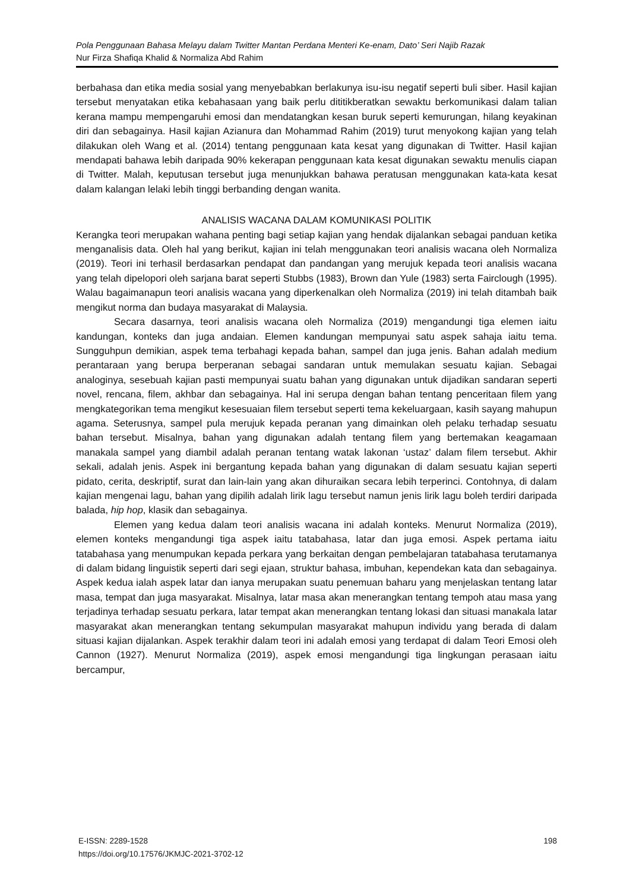Pola Penggunaan Bahasa Melayu dalam Twitter Mantan Perdana Menteri Ke-enam, Dato’ Seri Najib Razak
Nur Firza Shafiqa Khalid & Normaliza Abd Rahim
berbahasa dan etika media sosial yang menyebabkan berlakunya isu-isu negatif seperti buli siber. Hasil kajian tersebut menyatakan etika kebahasaan yang baik perlu dititikberatkan sewaktu berkomunikasi dalam talian kerana mampu mempengaruhi emosi dan mendatangkan kesan buruk seperti kemurungan, hilang keyakinan diri dan sebagainya. Hasil kajian Azianura dan Mohammad Rahim (2019) turut menyokong kajian yang telah dilakukan oleh Wang et al. (2014) tentang penggunaan kata kesat yang digunakan di Twitter. Hasil kajian mendapati bahawa lebih daripada 90% kekerapan penggunaan kata kesat digunakan sewaktu menulis ciapan di Twitter. Malah, keputusan tersebut juga menunjukkan bahawa peratusan menggunakan kata-kata kesat dalam kalangan lelaki lebih tinggi berbanding dengan wanita.
ANALISIS WACANA DALAM KOMUNIKASI POLITIK
Kerangka teori merupakan wahana penting bagi setiap kajian yang hendak dijalankan sebagai panduan ketika menganalisis data. Oleh hal yang berikut, kajian ini telah menggunakan teori analisis wacana oleh Normaliza (2019). Teori ini terhasil berdasarkan pendapat dan pandangan yang merujuk kepada teori analisis wacana yang telah dipelopori oleh sarjana barat seperti Stubbs (1983), Brown dan Yule (1983) serta Fairclough (1995). Walau bagaimanapun teori analisis wacana yang diperkenalkan oleh Normaliza (2019) ini telah ditambah baik mengikut norma dan budaya masyarakat di Malaysia.
Secara dasarnya, teori analisis wacana oleh Normaliza (2019) mengandungi tiga elemen iaitu kandungan, konteks dan juga andaian. Elemen kandungan mempunyai satu aspek sahaja iaitu tema. Sungguhpun demikian, aspek tema terbahagi kepada bahan, sampel dan juga jenis. Bahan adalah medium perantaraan yang berupa berperanan sebagai sandaran untuk memulakan sesuatu kajian. Sebagai analoginya, sesebuah kajian pasti mempunyai suatu bahan yang digunakan untuk dijadikan sandaran seperti novel, rencana, filem, akhbar dan sebagainya. Hal ini serupa dengan bahan tentang penceritaan filem yang mengkategorikan tema mengikut kesesuaian filem tersebut seperti tema kekeluargaan, kasih sayang mahupun agama. Seterusnya, sampel pula merujuk kepada peranan yang dimainkan oleh pelaku terhadap sesuatu bahan tersebut. Misalnya, bahan yang digunakan adalah tentang filem yang bertemakan keagamaan manakala sampel yang diambil adalah peranan tentang watak lakonan ‘ustaz’ dalam filem tersebut. Akhir sekali, adalah jenis. Aspek ini bergantung kepada bahan yang digunakan di dalam sesuatu kajian seperti pidato, cerita, deskriptif, surat dan lain-lain yang akan dihuraikan secara lebih terperinci. Contohnya, di dalam kajian mengenai lagu, bahan yang dipilih adalah lirik lagu tersebut namun jenis lirik lagu boleh terdiri daripada balada, hip hop, klasik dan sebagainya.
Elemen yang kedua dalam teori analisis wacana ini adalah konteks. Menurut Normaliza (2019), elemen konteks mengandungi tiga aspek iaitu tatabahasa, latar dan juga emosi. Aspek pertama iaitu tatabahasa yang menumpukan kepada perkara yang berkaitan dengan pembelajaran tatabahasa terutamanya di dalam bidang linguistik seperti dari segi ejaan, struktur bahasa, imbuhan, kependekan kata dan sebagainya. Aspek kedua ialah aspek latar dan ianya merupakan suatu penemuan baharu yang menjelaskan tentang latar masa, tempat dan juga masyarakat. Misalnya, latar masa akan menerangkan tentang tempoh atau masa yang terjadinya terhadap sesuatu perkara, latar tempat akan menerangkan tentang lokasi dan situasi manakala latar masyarakat akan menerangkan tentang sekumpulan masyarakat mahupun individu yang berada di dalam situasi kajian dijalankan. Aspek terakhir dalam teori ini adalah emosi yang terdapat di dalam Teori Emosi oleh Cannon (1927). Menurut Normaliza (2019), aspek emosi mengandungi tiga lingkungan perasaan iaitu bercampur,
E-ISSN: 2289-1528
https://doi.org/10.17576/JKMJC-2021-3702-12
198